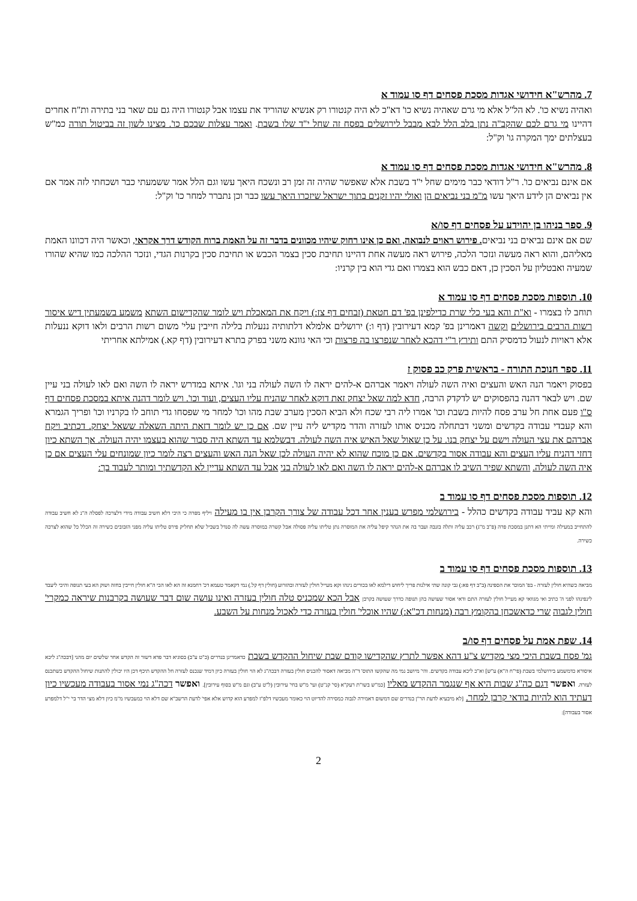7. מהרש"א חידושי אגדות מסכת פסחים דף סו עמוד א
ואהיה נשיא כו'. לא הל"ל אלא מי גרם שאהיה נשיא כו' דא"כ לא היה קנטורו רק אנשיא שהוריד את עצמו אבל קנטורו היה גם עם שאר בני בתירה ות"ח אחרים דהיינו מי גרם לכם שהקב"ה נתן בלב הלל לבא מבבל לירושלים בפסח זה שחל י"ד שלו בשבת. ואמר עצלות שבכם כו'. מצינו לשון זה בביטול תורה כמ"ש בעצלתים ימך המקרה גו' וק"ל:
8. מהרש"א חידושי אגדות מסכת פסחים דף סו עמוד א
אם אינם נביאים כו'. ר"ל דודאי כבר מימים שחל י"ד בשבת אלא שאפשר שהיה זה זמן רב ונשכח היאך עשו וגם הלל אמר ששמעתי כבר ושכחתי לזה אמר אם אין נביאים הן לידע היאך עשו מ"מ בני נביאים הן ואולי יהיו זקנים בתוך ישראל שיזכרו היאך עשו כבר וכן נתברר למחר כו' וק"ל:
9. ספר בניהו בן יהוידע על פסחים דף סו/א
שם אם אינם נביאים בני נביאים. פירוש ראוים לנבואה, ואם כן אינו רחוק שיהיו מכוונים בדבר זה על האמת ברוח הקודש דרך אקראי, וכאשר היה דכוונו האמת מאליהם, והוא ראה מעשה ונזכר הלכה, פירוש ראה מעשה אחת דהיינו תחיבת סכין בצמר הכבש או תחיבת סכין בקרנות הגדי, ונזכר ההלכה כמו שהיא שהורו שמעיה ואבטליון על הסכין כן, דאם כבש הוא בצמרו ואם גדי הוא בין קרניו:
10. תוספות מסכת פסחים דף סו עמוד א
תוחב לו בצמרו - וא"ת והא בעי כלי שרת כדילפינן בפ' דם חטאת (זבחים דף צז:) ויקח את המאכלת ויש לומר שהקדישום השתא משמע בשמעתין דיש איסור רשות הרבים בירושלים וקשה דאמרינן בפ' קמא דעירובין (דף ו:) ירושלים אלמלא דלתותיה ננעלות בלילה חייבין עלי' משום רשות הרבים ולאו דוקא ננעלות אלא ראויות לנעול כדמסיק התם ותירץ ר"י דהכא לאחר שנפרצו בה פרצות וכי האי גוונא משני בפרק בתרא דעירובין (דף קא.) אמילתא אחריתי
11. ספר חנוכת התורה - בראשית פרק כב פסוק ז
בפסוק ויאמר הנה האש והעצים ואיה השה לעולה ויאמר אברהם א-להים יראה לו השה לעולה בני וגו'. איתא במדרש יראה לו השה ואם לאו לעולה בני עיין שם. ויש לבאר דהנה בהפסוקים יש לדקדק הרבה, חדא למה שאל יצחק זאת דוקא לאחר שהניח עליו העצים, ועוד וכו'. ויש לומר דהנה איתא במסכת פסחים דף ס"ו פעם אחת חל ערב פסח להיות בשבת וכו' אמרו ליה רבי שכח ולא הביא הסכין מערב שבת מהו וכו' למחר מי שפסחו גדי תוחב לו בקרניו וכו' ופריך הגמרא והא קעבדי עבודה בקדשים ומשני דבתחלה מכניס אותו לעזרה והדר מקדיש ליה עיין שם. אם כן יש לומר דזאת היתה השאלה ששאל יצחק. דכתיב ויקח אברהם את עצי העולה וישם על יצחק בנו. על כן שאול שאל האיש איה השה לעולה. דבשלמא עד השתא היה סבור שהוא בעצמו יהיה העולה. אך השתא כיון דחזי דהניח עליו העצים והא עבודה אסור בקדשים. אם כן מוכח שהוא לא יהיה העולה לכן שאל הנה האש והעצים רצה לומר כיון שמונחים עלי העצים אם כן איה השה לעולה. והשתא שפיר השיב לו אברהם א-להים יראה לו השה ואם לאו לעולה בני אבל עד השתא עדיין לא הקדשתיך ומותר לעבוד בך:
12. תוספות מסכת פסחים דף סו עמוד ב
והא קא עביד עבודה בקדשים כהלל - בירושלמי מפרש בענין אחר דכל עבודה של צורך הקרבן אין בו מעילה ויליף מפרה כי היכי דלא חשיב עבודה מידי דלצרכה לפסלה ה"נ לא חשיב עבודה להתחייב במעילה ומייתי הא דתנן במסכת פרה (פ"ב מ"ג) רכב עליה ותלה בזנבה ועבר בה את הנהר קיפל עליה את המוסרה נתן טליתו עליה פסולה אבל קשרה במוסרה עשה לה סנדל בשביל שלא תחליק פירס טליתו עליה מפני הזבובים כשירה זה הכלל כל שהוא לצרכה כשירה.
13. תוספות מסכת פסחים דף סו עמוד ב
מביאה כשהיא חולין לעזרה - בפ' המוכר את הספינה (ב"ב דף פא:) גבי קונה שתי אילנות פריך ליחוש דילמא לאו בכורים נינהו וקא מעייל חולין לעזרה ובהזרוע (חולין דף קל.) נמי דקאמר טעמא דכ' רחמנא זה הא לאו הכי ה"א חולין חייבין בחזה ושוק הא בעי תנופה והיכי ליעבד לינפינהו לפני ה' כתיב ואי מגוואי קא מעייל חולין לעזרה התם ודאי אסור שעושה בהן תנופה כדרך שעושה בקרבן אבל הכא שמכניס טלה חולין בעזרה ואינו עושה שום דבר שעושה בקרבנות שיראה כמקרי' חולין לגבוה שרי כדאשכחן בהקומץ רבה (מנחות דכ"א:) שהיו אוכלי' חולין בעזרה כדי לאכול מנחות על השבע.
14. שפת אמת על פסחים דף סו/ב
גמ' פסח בשבת היכי מצי מקדיש צ"ע דהא אפשר לתרץ שהקדישו קודם שבת שיחול ההקדש בשבת כדאמרינן בנדרים (כ"ט ע"ב) בסוגיא דבר פדא דשור זה הקדש אחר שלשים יום מהני [דבכה"ג ליכא איסורא כדמשמע בירושלמי בשבת (פי"ח ה"א) ע"ש] וא"כ ליכא עבודה בקדשים. והי' מיושב נמי מה שהקשו התוס' ד"ה מביאה דאסור להכניס חולין בעזרה דבכה"ג לא הוי חולין בעזרה כיון דמיד שנכנס לעזרה חל ההקדש תיכף דכן היו יכולין להתנות שיחול ההקדש כשתכנס לעזרה. ואפשר דגם כה"ג שבות היא אף שנגמר ההקדש מאליו [כמ"ש בשו"ת רעק"א (סי' קנ"ט) ועי' מ"ש בחי' עירובין (ל"ט ע"ב) וגם מ"ש בסוף עירובין]. ואפשר דכה"ג נמי אסור בעבודה מעכשיו כיון דעתיד הוא להיות בודאי קרבן למחר. [לא מיבעיא לדעת הר"ן בנדרים שם דמשום דאמירה לגבוה כמסירה להדיוט הוי כאומר מעכשיו דלפ"ז למפרע הוא קדוש אלא אפי' לדעת הרשב"א שם דלא הוי כמעכשיו מ"מ כיון דלא מצי הדר בי' י"ל דלמפרע אסור בעבודה]:
2